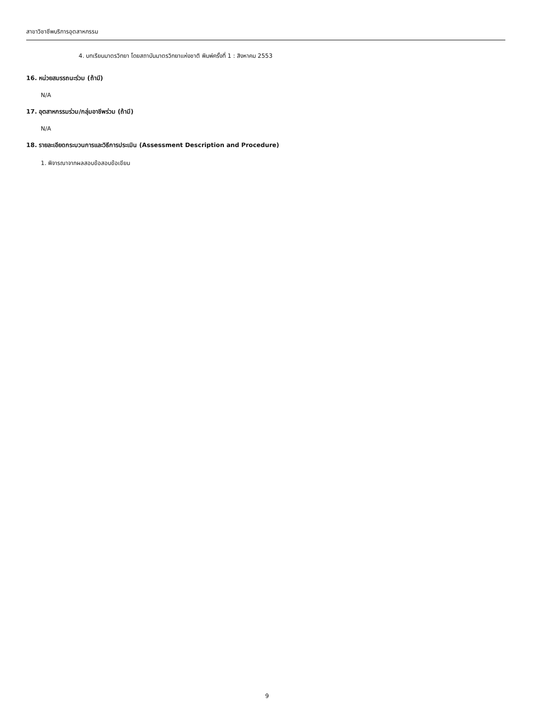สาขาวิชาชีพบริการอุตสาหกรรม
4. บทเรียนมาตรวิทยา โดยสถาบันมาตรวิทยาแห่งชาติ พิมพ์ครั้งที่ 1 : สิงหาคม 2553
16. หน่วยสมรรถนะร่วม (ถ้ามี)
N/A
17. อุตสาหกรรมร่วม/กลุ่มอาชีพร่วม (ถ้ามี)
N/A
18. รายละเอียดกระบวนการและวิธีการประเมิน (Assessment Description and Procedure)
1. พิจารณาจากผลสอบข้อสอบข้อเขียน
9